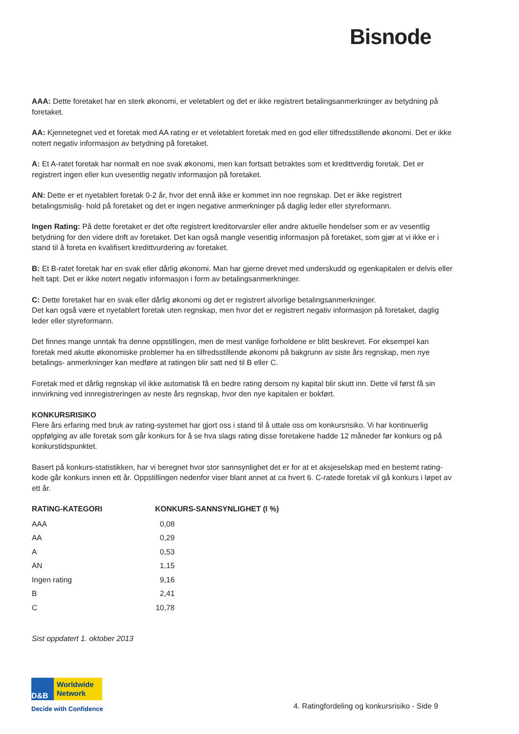Bisnode
AAA: Dette foretaket har en sterk økonomi, er veletablert og det er ikke registrert betalingsanmerkninger av betydning på foretaket.
AA: Kjennetegnet ved et foretak med AA rating er et veletablert foretak med en god eller tilfredsstillende økonomi. Det er ikke notert negativ informasjon av betydning på foretaket.
A: Et A-ratet foretak har normalt en noe svak økonomi, men kan fortsatt betraktes som et kredittverdig foretak. Det er registrert ingen eller kun uvesentlig negativ informasjon på foretaket.
AN: Dette er et nyetablert foretak 0-2 år, hvor det ennå ikke er kommet inn noe regnskap. Det er ikke registrert betalingsmislig- hold på foretaket og det er ingen negative anmerkninger på daglig leder eller styreformann.
Ingen Rating: På dette foretaket er det ofte registrert kreditorvarsler eller andre aktuelle hendelser som er av vesentlig betydning for den videre drift av foretaket. Det kan også mangle vesentlig informasjon på foretaket, som gjør at vi ikke er i stand til å foreta en kvalifisert kredittvurdering av foretaket.
B: Et B-ratet foretak har en svak eller dårlig økonomi. Man har gjerne drevet med underskudd og egenkapitalen er delvis eller helt tapt. Det er ikke notert negativ informasjon i form av betalingsanmerkninger.
C: Dette foretaket har en svak eller dårlig økonomi og det er registrert alvorlige betalingsanmerkninger.
Det kan også være et nyetablert foretak uten regnskap, men hvor det er registrert negativ informasjon på foretaket, daglig leder eller styreformann.
Det finnes mange unntak fra denne oppstillingen, men de mest vanlige forholdene er blitt beskrevet. For eksempel kan foretak med akutte økonomiske problemer ha en tilfredsstillende økonomi på bakgrunn av siste års regnskap, men nye betalings- anmerkninger kan medføre at ratingen blir satt ned til B eller C.
Foretak med et dårlig regnskap vil ikke automatisk få en bedre rating dersom ny kapital blir skutt inn. Dette vil først få sin innvirkning ved innregistreringen av neste års regnskap, hvor den nye kapitalen er bokført.
KONKURSRISIKO
Flere års erfaring med bruk av rating-systemet har gjort oss i stand til å uttale oss om konkursrisiko. Vi har kontinuerlig oppfølging av alle foretak som går konkurs for å se hva slags rating disse foretakene hadde 12 måneder før konkurs og på konkurstidspunktet.
Basert på konkurs-statistikken, har vi beregnet hvor stor sannsynlighet det er for at et aksjeselskap med en bestemt rating-kode går konkurs innen ett år. Oppstillingen nedenfor viser blant annet at ca hvert 6. C-ratede foretak vil gå konkurs i løpet av ett år.
| RATING-KATEGORI | KONKURS-SANNSYNLIGHET (I %) | |
| --- | --- | --- |
| AAA | 0,08 | |
| AA | 0,29 | |
| A | 0,53 | |
| AN | 1,15 | |
| Ingen rating | 9,16 | |
| B | 2,41 | |
| C | 10,78 | |
Sist oppdatert 1. oktober 2013
D&B
Worldwide
Network
Decide with Confidence
4. Ratingfordeling og konkursrisiko - Side 9